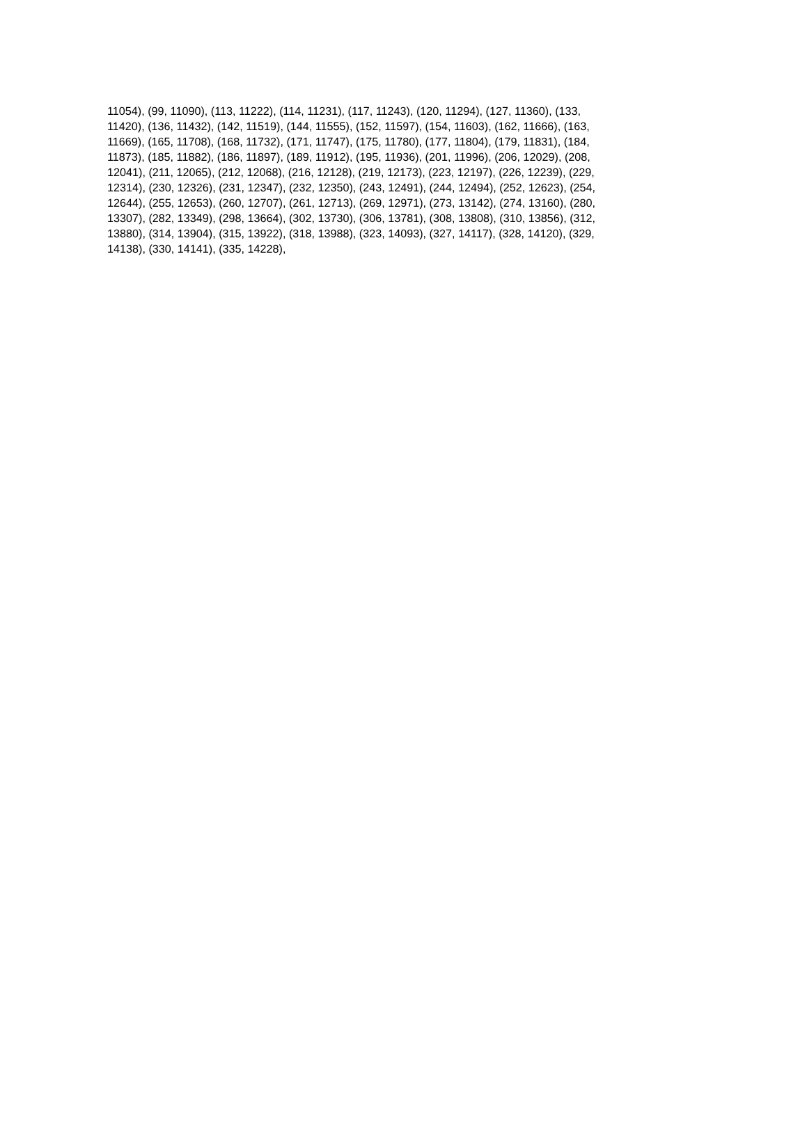11054), (99, 11090), (113, 11222), (114, 11231), (117, 11243), (120, 11294), (127, 11360), (133,
11420), (136, 11432), (142, 11519), (144, 11555), (152, 11597), (154, 11603), (162, 11666), (163,
11669), (165, 11708), (168, 11732), (171, 11747), (175, 11780), (177, 11804), (179, 11831), (184,
11873), (185, 11882), (186, 11897), (189, 11912), (195, 11936), (201, 11996), (206, 12029), (208,
12041), (211, 12065), (212, 12068), (216, 12128), (219, 12173), (223, 12197), (226, 12239), (229,
12314), (230, 12326), (231, 12347), (232, 12350), (243, 12491), (244, 12494), (252, 12623), (254,
12644), (255, 12653), (260, 12707), (261, 12713), (269, 12971), (273, 13142), (274, 13160), (280,
13307), (282, 13349), (298, 13664), (302, 13730), (306, 13781), (308, 13808), (310, 13856), (312,
13880), (314, 13904), (315, 13922), (318, 13988), (323, 14093), (327, 14117), (328, 14120), (329,
14138), (330, 14141), (335, 14228),